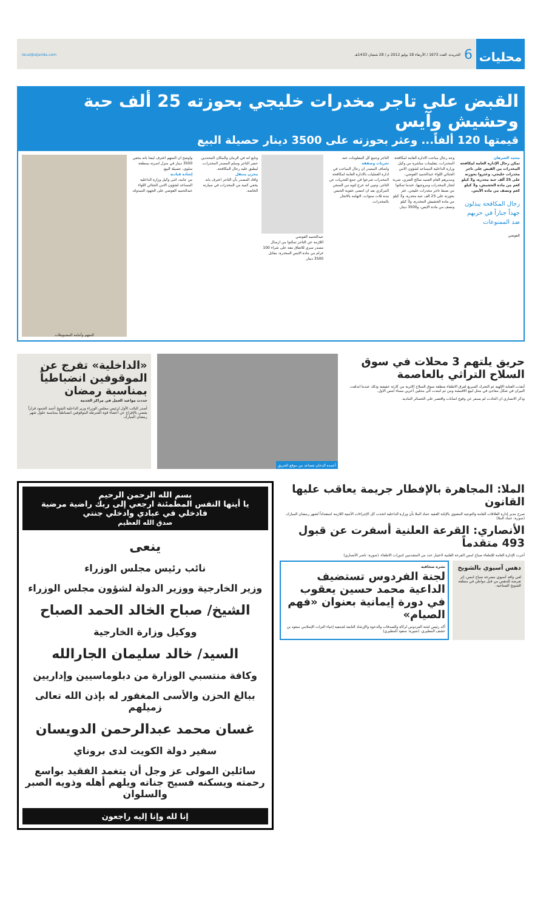محليات
6 الجريدة. العدد 1673 / الأربعاء 18 يوليو 2012 م / 28 شعبان 1433هـ
local@aljarida.com
القبض على تاجر مخدرات خليجي بحوزته 25 ألف حبة وحشيش وآيس
قيمتها 120 ألفاً... وعثر بحوزته على 3500 دينار حصيلة البيع
محمد الشرهان
تمكن رجال الإدارة العامة لمكافحة المخدرات من القبض على تاجر مخدرات خليجي، وعثروا بحوزته على 25 ألف حبة مخدرة، و3 كيلو كغم من مادة الحشيش، و3 كيلو كغم ونصف من مادة الآيس.
رجال المكافحة يبذلون جهداً جباراً في حربهم ضد الممنوعات
العوضي
وجه رجال مباحث الادارة العامة لمكافحة المخدرات، بتعليمات مباشرة من وكيل وزارة الداخلية المساعد لشؤون الامن الجنائي اللواء عبدالحميد العوضي، ومديرهم العام العميد صالح العنزي، ضربة لتجار المخدرات ومروجيها، عندما تمكنوا من ضبط تاجر مخدرات خليجي، عثر بحوزته على 25 الف حبة مخدرة، و3 كيلو من مادة الحشيش المخدرة، و3 كيلو ونصف من مادة الايس، و3500 دينار.
التاجر وجمع كل المعلومات عنه.
تحريات وصفقة
واضاف المصدر ان رجال المباحث في ادارة العمليات بالادارة العامة لمكافحة المخدرات شرعوا في جمع التحريات عن التاجر، وتبين انه خرج لتوه من السجن المركزي بعد ان امضى عقوبة الحبس مدة ثلاث سنوات، لاتهامه بالاتجار بالمخدرات.
عبدالحميد العوضي
اللازمة عن التاجر تمكنوا من ارسال مصدر سري للاتفاق معه على شراء 100 غرام من مادة الايس المخدرة، مقابل 3500 دينار.
وتابع انه في الزمان والمكان المحددين حضر التاجر وسلم المصدر المخدرات، ليطبق عليه رجال المكافحة.
مخزن متنقل
وافاد المصدر بأن التاجر اعترف بانه يخفي كمية من المخدرات في سيارته الخاصة.
واوضح ان المتهم اعترف ايضا بانه يخفي 3500 دينار في منزل اسرته بمنطقة سلوى، حصيلة البيع.
إشادة قيادية
من جانبه، اثنى وكيل وزارة الداخلية المساعد لشؤون الامن الجنائي اللواء عبدالحميد العوضي على الجهود المبذولة.
المتهم وأمامه المضبوطات
حريق يلتهم 3 محلات في سوق السلاح التراثي بالعاصمة
أنقذت العناية الإلهية ثم التحرك السريع لفرق الاطفاء منطقة سوق السلاح الاثرية من كارثة حقيقية وذلك عندما اندلعت النيران في شكل مفاجئ في محل لبيع الاقمشة ومن ثم امتدت الى محلين آخرين مساء امس الاول.
وذكر الانصاري ان الحادث لم يسفر عن وقوع اصابات واقتصر على الخسائر المادية.
أعمدة الدخان تتصاعد من موقع الحريق
«الداخلية» تفرج عن الموقوفين انضباطياً بمناسبة رمضان
حددت مواعيد العمل في مراكز الخدمة
أصدر النائب الأول لرئيس مجلس الوزراء وزير الداخلية الشيخ أحمد الحمود قراراً يقضي بالإفراج عن أعضاء قوة الشرطة الموقوفين انضباطياً بمناسبة حلول شهر رمضان المبارك.
الملا: المجاهرة بالإفطار جريمة يعاقب عليها القانون
صرح مدير إدارة العلاقات العامة والتوجيه المعنوي بالإنابة العقيد عماد الملا بأن وزارة الداخلية اتخذت كل الإجراءات الأمنية اللازمة استعداداً لشهر رمضان المبارك. (صورة: عماد الملا)
الأنصاري: القرعة العلنية أسفرت عن قبول 493 متقدماً
أجرت الإدارة العامة للإطفاء صباح امس القرعة العلنية لاختيار عدد من المتقدمين لدورات الاطفاء. (صورة: ناصر الأنصاري)
دهس آسيوي بالشويخ
لقي وافد آسيوي مصرعه صباح امس، إثر تعرضه للدهس من قبل مواطن في منطقة الشويخ الصناعية.
نشرة صحافية
لجنة الفردوس تستضيف الداعية محمد حسين يعقوب في دورة إيمانية بعنوان «فهم الصيام»
أكد رئيس لجنة الفردوس لزكاة والصدقات والدعوة والإرشاد التابعة لجمعية إحياء التراث الإسلامي سعود بن حشف المطيري. (صورة: سعود المطيري)
بسم الله الرحمن الرحيم
يا أيتها النفس المطمئنة ارجعي إلى ربك راضية مرضية فادخلي في عبادي وادخلي جنتي
صدق الله العظيم
ينعى
نائب رئيس مجلس الوزراء
وزير الخارجية ووزير الدولة لشؤون مجلس الوزراء
الشيخ/ صباح الخالد الحمد الصباح
ووكيل وزارة الخارجية
السيد/ خالد سليمان الجارالله
وكافة منتسبي الوزارة من دبلوماسيين وإداريين
ببالغ الحزن والأسى المغفور له بإذن الله تعالى زميلهم
غسان محمد عبدالرحمن الدويسان
سفير دولة الكويت لدى بروناي
سائلين المولى عز وجل أن يتغمد الفقيد بواسع رحمته ويسكنه فسيح جناته ويلهم أهله وذويه الصبر والسلوان
إنا لله وإنا إليه راجعون